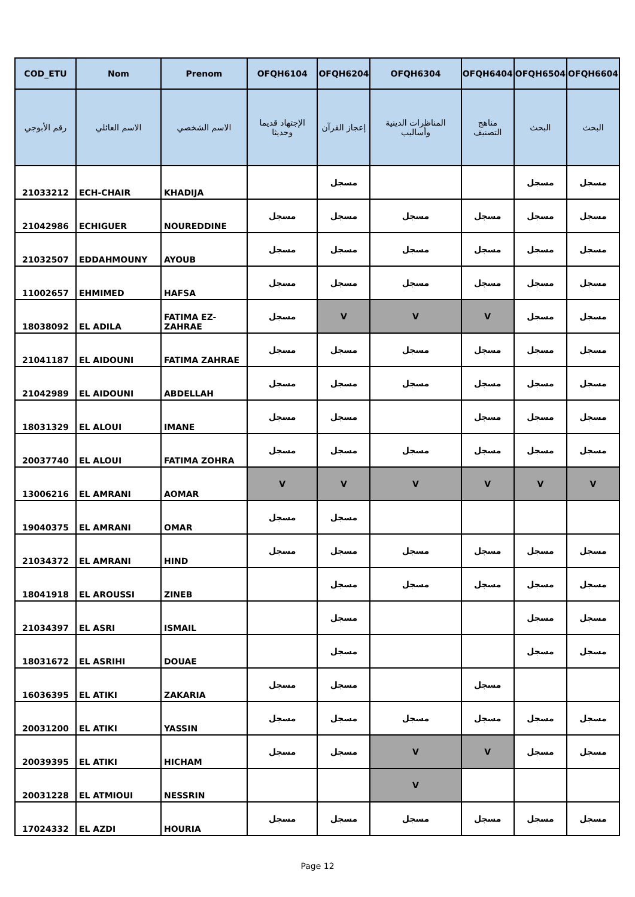| COD_ETU | Nom | Prenom | OFQH6104 | OFQH6204 | OFQH6304 | OFQH6404 | OFQH6504 | OFQH6604 |
| --- | --- | --- | --- | --- | --- | --- | --- | --- |
| رقم الأبوجي | الاسم العائلي | الاسم الشخصي | الإجتهاد قديما وحديثا | إعجاز القرآن | المناظرات الدينية وأساليب | مناهج التصنيف | البحث | البحث |
| 21033212 | ECH-CHAIR | KHADIJA | | مسجل | | | مسجل | مسجل |
| 21042986 | ECHIGUER | NOUREDDINE | مسجل | مسجل | مسجل | مسجل | مسجل | مسجل |
| 21032507 | EDDAHMOUNY | AYOUB | مسجل | مسجل | مسجل | مسجل | مسجل | مسجل |
| 11002657 | EHMIMED | HAFSA | مسجل | مسجل | مسجل | مسجل | مسجل | مسجل |
| 18038092 | EL ADILA | FATIMA EZ-ZAHRAE | مسجل | V | V | V | مسجل | مسجل |
| 21041187 | EL AIDOUNI | FATIMA ZAHRAE | مسجل | مسجل | مسجل | مسجل | مسجل | مسجل |
| 21042989 | EL AIDOUNI | ABDELLAH | مسجل | مسجل | مسجل | مسجل | مسجل | مسجل |
| 18031329 | EL ALOUI | IMANE | مسجل | مسجل | | مسجل | مسجل | مسجل |
| 20037740 | EL ALOUI | FATIMA ZOHRA | مسجل | مسجل | مسجل | مسجل | مسجل | مسجل |
| 13006216 | EL AMRANI | AOMAR | V | V | V | V | V | V |
| 19040375 | EL AMRANI | OMAR | مسجل | مسجل | | | | |
| 21034372 | EL AMRANI | HIND | مسجل | مسجل | مسجل | مسجل | مسجل | مسجل |
| 18041918 | EL AROUSSI | ZINEB | | مسجل | مسجل | مسجل | مسجل | مسجل |
| 21034397 | EL ASRI | ISMAIL | | مسجل | | | مسجل | مسجل |
| 18031672 | EL ASRIHI | DOUAE | | مسجل | | | مسجل | مسجل |
| 16036395 | EL ATIKI | ZAKARIA | مسجل | مسجل | | مسجل | | |
| 20031200 | EL ATIKI | YASSIN | مسجل | مسجل | مسجل | مسجل | مسجل | مسجل |
| 20039395 | EL ATIKI | HICHAM | مسجل | مسجل | V | V | مسجل | مسجل |
| 20031228 | EL ATMIOUI | NESSRIN | | | V | | | |
| 17024332 | EL AZDI | HOURIA | مسجل | مسجل | مسجل | مسجل | مسجل | مسجل |
Page 12